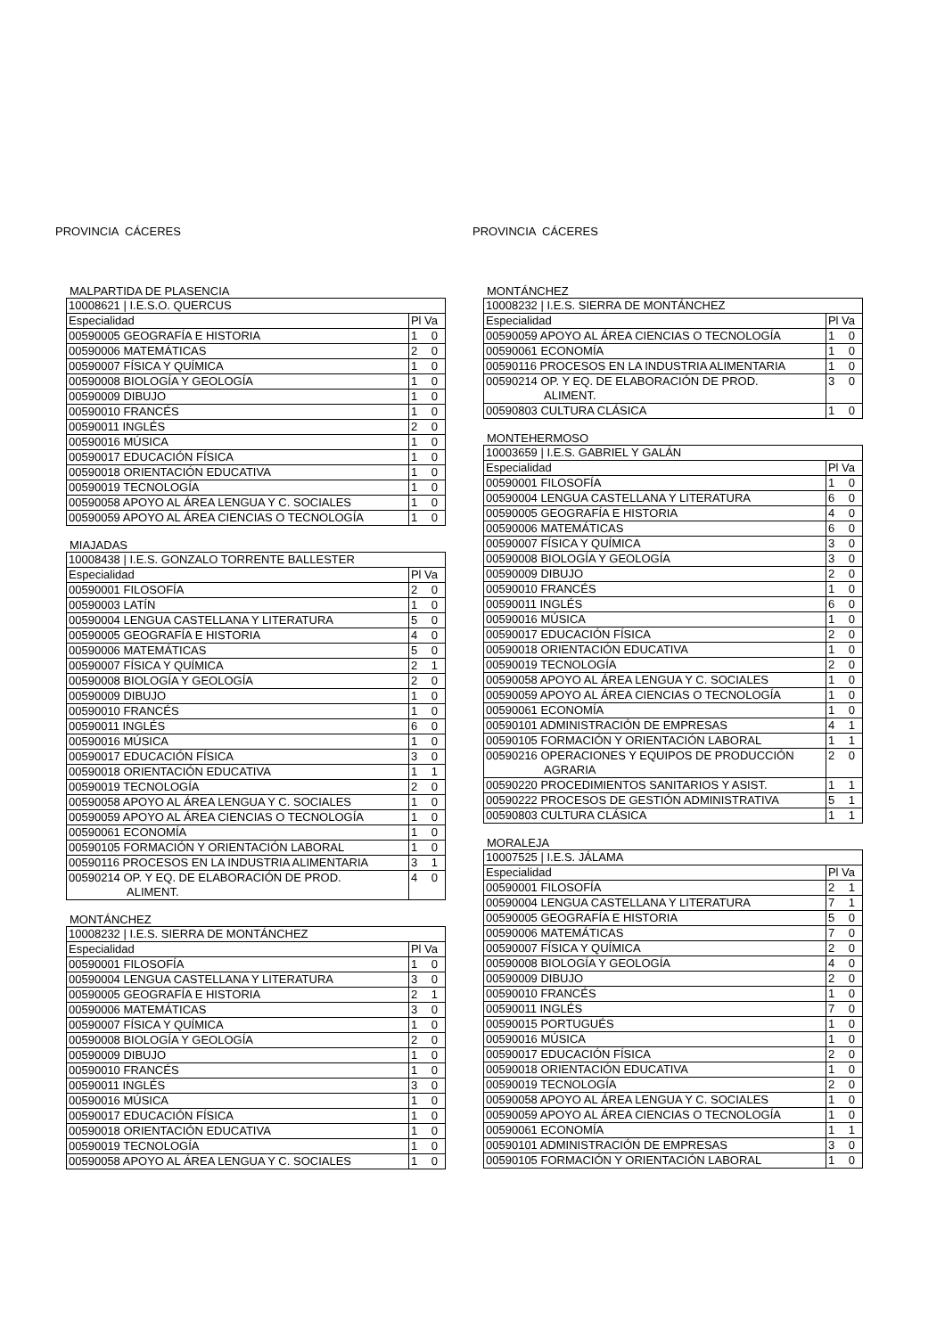PROVINCIA CÁCERES
MALPARTIDA DE PLASENCIA
| 10008621 / I.E.S.O. QUERCUS | |
| Especialidad | Pl Va |
| 00590005 GEOGRAFÍA E HISTORIA | 1 0 |
| 00590006 MATEMÁTICAS | 2 0 |
| 00590007 FÍSICA Y QUÍMICA | 1 0 |
| 00590008 BIOLOGÍA Y GEOLOGÍA | 1 0 |
| 00590009 DIBUJO | 1 0 |
| 00590010 FRANCÉS | 1 0 |
| 00590011 INGLÉS | 2 0 |
| 00590016 MÚSICA | 1 0 |
| 00590017 EDUCACIÓN FÍSICA | 1 0 |
| 00590018 ORIENTACIÓN EDUCATIVA | 1 0 |
| 00590019 TECNOLOGÍA | 1 0 |
| 00590058 APOYO AL ÁREA LENGUA Y C. SOCIALES | 1 0 |
| 00590059 APOYO AL ÁREA CIENCIAS O TECNOLOGÍA | 1 0 |
MIAJADAS
| 10008438 / I.E.S. GONZALO TORRENTE BALLESTER | |
| Especialidad | Pl Va |
| 00590001 FILOSOFÍA | 2 0 |
| 00590003 LATÍN | 1 0 |
| 00590004 LENGUA CASTELLANA Y LITERATURA | 5 0 |
| 00590005 GEOGRAFÍA E HISTORIA | 4 0 |
| 00590006 MATEMÁTICAS | 5 0 |
| 00590007 FÍSICA Y QUÍMICA | 2 1 |
| 00590008 BIOLOGÍA Y GEOLOGÍA | 2 0 |
| 00590009 DIBUJO | 1 0 |
| 00590010 FRANCÉS | 1 0 |
| 00590011 INGLÉS | 6 0 |
| 00590016 MÚSICA | 1 0 |
| 00590017 EDUCACIÓN FÍSICA | 3 0 |
| 00590018 ORIENTACIÓN EDUCATIVA | 1 1 |
| 00590019 TECNOLOGÍA | 2 0 |
| 00590058 APOYO AL ÁREA LENGUA Y C. SOCIALES | 1 0 |
| 00590059 APOYO AL ÁREA CIENCIAS O TECNOLOGÍA | 1 0 |
| 00590061 ECONOMÍA | 1 0 |
| 00590105 FORMACIÓN Y ORIENTACIÓN LABORAL | 1 0 |
| 00590116 PROCESOS EN LA INDUSTRIA ALIMENTARIA | 3 1 |
| 00590214 OP. Y EQ. DE ELABORACIÓN DE PROD. ALIMENT. | 4 0 |
MONTÁNCHEZ
| 10008232 / I.E.S. SIERRA DE MONTÁNCHEZ | |
| Especialidad | Pl Va |
| 00590001 FILOSOFÍA | 1 0 |
| 00590004 LENGUA CASTELLANA Y LITERATURA | 3 0 |
| 00590005 GEOGRAFÍA E HISTORIA | 2 1 |
| 00590006 MATEMÁTICAS | 3 0 |
| 00590007 FÍSICA Y QUÍMICA | 1 0 |
| 00590008 BIOLOGÍA Y GEOLOGÍA | 2 0 |
| 00590009 DIBUJO | 1 0 |
| 00590010 FRANCÉS | 1 0 |
| 00590011 INGLÉS | 3 0 |
| 00590016 MÚSICA | 1 0 |
| 00590017 EDUCACIÓN FÍSICA | 1 0 |
| 00590018 ORIENTACIÓN EDUCATIVA | 1 0 |
| 00590019 TECNOLOGÍA | 1 0 |
| 00590058 APOYO AL ÁREA LENGUA Y C. SOCIALES | 1 0 |
PROVINCIA CÁCERES
MONTÁNCHEZ
| 10008232 / I.E.S. SIERRA DE MONTÁNCHEZ | |
| Especialidad | Pl Va |
| 00590059 APOYO AL ÁREA CIENCIAS O TECNOLOGÍA | 1 0 |
| 00590061 ECONOMÍA | 1 0 |
| 00590116 PROCESOS EN LA INDUSTRIA ALIMENTARIA | 1 0 |
| 00590214 OP. Y EQ. DE ELABORACIÓN DE PROD. ALIMENT. | 3 0 |
| 00590803 CULTURA CLÁSICA | 1 0 |
MONTEHERMOSO
| 10003659 / I.E.S. GABRIEL Y GALÁN | |
| Especialidad | Pl Va |
| 00590001 FILOSOFÍA | 1 0 |
| 00590004 LENGUA CASTELLANA Y LITERATURA | 6 0 |
| 00590005 GEOGRAFÍA E HISTORIA | 4 0 |
| 00590006 MATEMÁTICAS | 6 0 |
| 00590007 FÍSICA Y QUÍMICA | 3 0 |
| 00590008 BIOLOGÍA Y GEOLOGÍA | 3 0 |
| 00590009 DIBUJO | 2 0 |
| 00590010 FRANCÉS | 1 0 |
| 00590011 INGLÉS | 6 0 |
| 00590016 MÚSICA | 1 0 |
| 00590017 EDUCACIÓN FÍSICA | 2 0 |
| 00590018 ORIENTACIÓN EDUCATIVA | 1 0 |
| 00590019 TECNOLOGÍA | 2 0 |
| 00590058 APOYO AL ÁREA LENGUA Y C. SOCIALES | 1 0 |
| 00590059 APOYO AL ÁREA CIENCIAS O TECNOLOGÍA | 1 0 |
| 00590061 ECONOMÍA | 1 0 |
| 00590101 ADMINISTRACIÓN DE EMPRESAS | 4 1 |
| 00590105 FORMACIÓN Y ORIENTACIÓN LABORAL | 1 1 |
| 00590216 OPERACIONES Y EQUIPOS DE PRODUCCIÓN AGRARIA | 2 0 |
| 00590220 PROCEDIMIENTOS SANITARIOS Y ASIST. | 1 1 |
| 00590222 PROCESOS DE GESTIÓN ADMINISTRATIVA | 5 1 |
| 00590803 CULTURA CLÁSICA | 1 1 |
MORALEJA
| 10007525 / I.E.S. JÁLAMA | |
| Especialidad | Pl Va |
| 00590001 FILOSOFÍA | 2 1 |
| 00590004 LENGUA CASTELLANA Y LITERATURA | 7 1 |
| 00590005 GEOGRAFÍA E HISTORIA | 5 0 |
| 00590006 MATEMÁTICAS | 7 0 |
| 00590007 FÍSICA Y QUÍMICA | 2 0 |
| 00590008 BIOLOGÍA Y GEOLOGÍA | 4 0 |
| 00590009 DIBUJO | 2 0 |
| 00590010 FRANCÉS | 1 0 |
| 00590011 INGLÉS | 7 0 |
| 00590015 PORTUGUÉS | 1 0 |
| 00590016 MÚSICA | 1 0 |
| 00590017 EDUCACIÓN FÍSICA | 2 0 |
| 00590018 ORIENTACIÓN EDUCATIVA | 1 0 |
| 00590019 TECNOLOGÍA | 2 0 |
| 00590058 APOYO AL ÁREA LENGUA Y C. SOCIALES | 1 0 |
| 00590059 APOYO AL ÁREA CIENCIAS O TECNOLOGÍA | 1 0 |
| 00590061 ECONOMÍA | 1 1 |
| 00590101 ADMINISTRACIÓN DE EMPRESAS | 3 0 |
| 00590105 FORMACIÓN Y ORIENTACIÓN LABORAL | 1 0 |